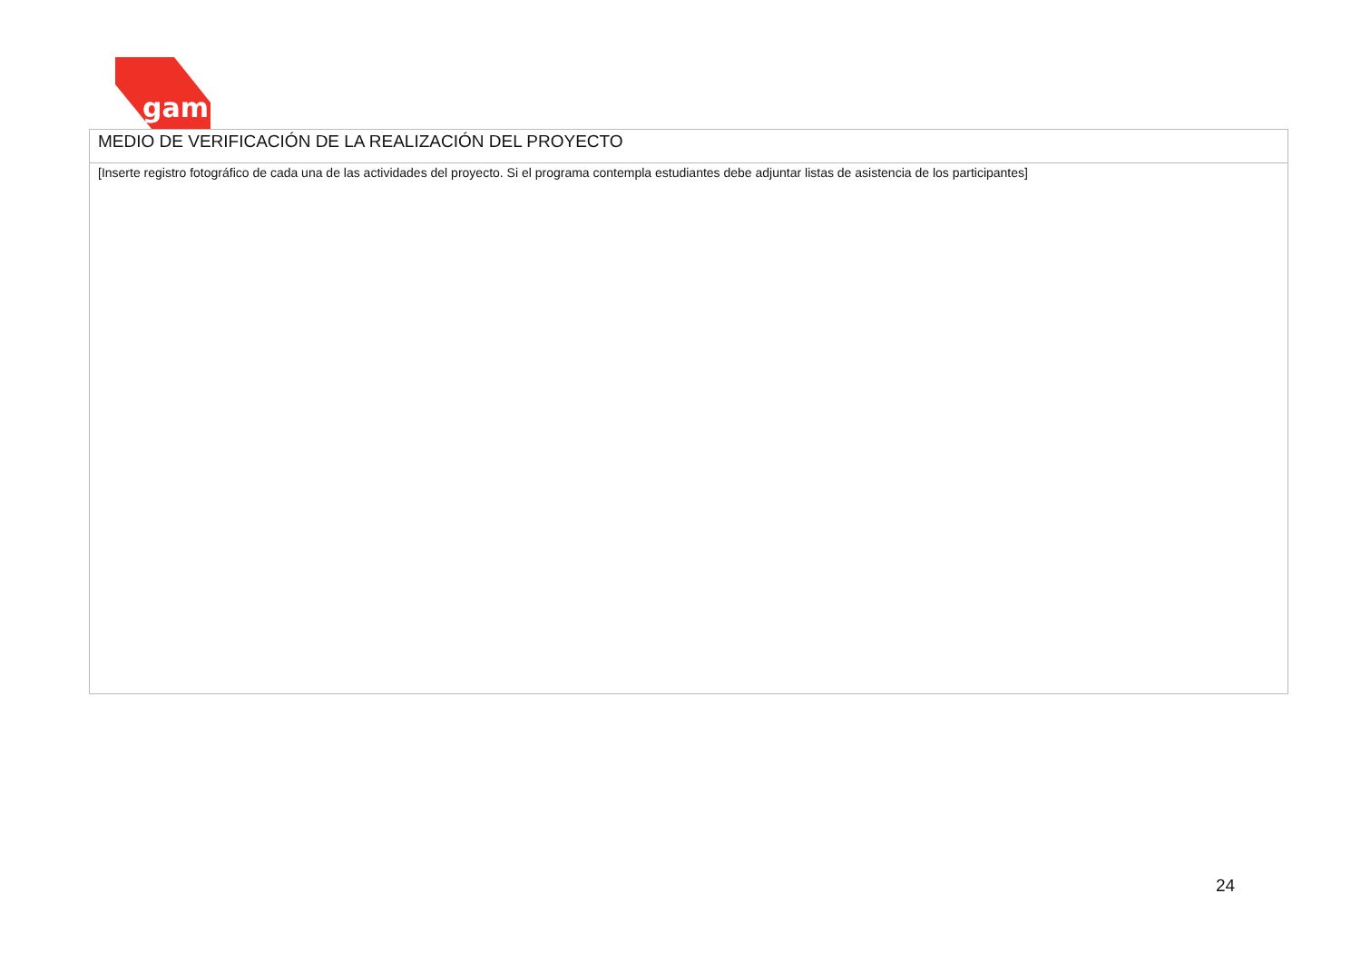gam
| MEDIO DE VERIFICACIÓN DE LA REALIZACIÓN DEL PROYECTO |
| [Inserte registro fotográfico de cada una de las actividades del proyecto. Si el programa contempla estudiantes debe adjuntar listas de asistencia de los participantes] |
24